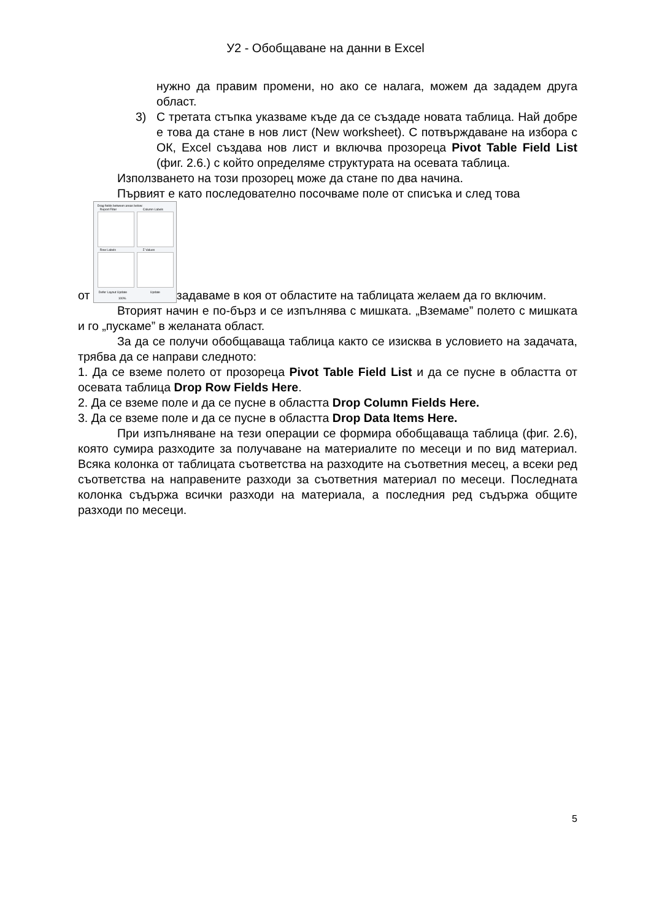У2 - Обобщаване на данни в Excel
нужно да правим промени, но ако се налага, можем да зададем друга област.
3) С третата стъпка указваме къде да се създаде новата таблица. Най добре е това да стане в нов лист (New worksheet). С потвърждаване на избора с ОК, Excel създава нов лист и включва прозореца Pivot Table Field List (фиг. 2.6.) с който определяме структурата на осевата таблица.
Използването на този прозорец може да стане по два начина.
Първият е като последователно посочваме поле от списъка и след това
от Drag fields between areas below: Report Filter Column Labels Row Labels Σ Values Defer Layout Update Update 100% задаваме в коя от областите на таблицата желаем да го включим.
Вторият начин е по-бърз и се изпълнява с мишката. „Вземаме” полето с мишката и го „пускаме” в желаната област.
За да се получи обобщаваща таблица както се изисква в условието на задачата, трябва да се направи следното:
1. Да се вземе полето от прозореца Pivot Table Field List и да се пусне в областта от осевата таблица Drop Row Fields Here.
2. Да се вземе поле и да се пусне в областта Drop Column Fields Here.
3. Да се вземе поле и да се пусне в областта Drop Data Items Here.
При изпълняване на тези операции се формира обобщаваща таблица (фиг. 2.6), която сумира разходите за получаване на материалите по месеци и по вид материал. Всяка колонка от таблицата съответства на разходите на съответния месец, а всеки ред съответства на направените разходи за съответния материал по месеци. Последната колонка съдържа всички разходи на материала, а последния ред съдържа общите разходи по месеци.
5